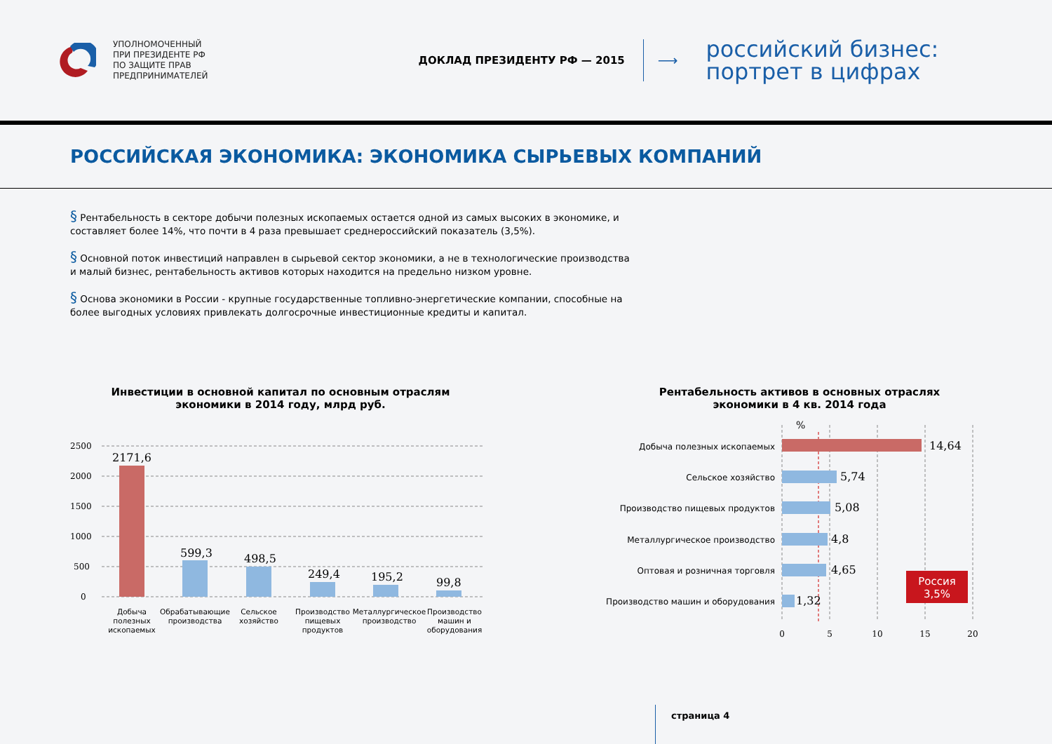УПОЛНОМОЧЕННЫЙ
ПРИ ПРЕЗИДЕНТЕ РФ
ПО ЗАЩИТЕ ПРАВ
ПРЕДПРИНИМАТЕЛЕЙ
ДОКЛАД ПРЕЗИДЕНТУ РФ — 2015
⟶
российский бизнес:
портрет в цифрах
РОССИЙСКАЯ ЭКОНОМИКА: ЭКОНОМИКА СЫРЬЕВЫХ КОМПАНИЙ
§ Рентабельность в секторе добычи полезных ископаемых остается одной из самых высоких в экономике, и составляет более 14%, что почти в 4 раза превышает среднероссийский показатель (3,5%).
§ Основной поток инвестиций направлен в сырьевой сектор экономики, а не в технологические производства и малый бизнес, рентабельность активов которых находится на предельно низком уровне.
§ Основа экономики в России - крупные государственные топливно-энергетические компании, способные на более выгодных условиях привлекать долгосрочные инвестиционные кредиты и капитал.
Инвестиции в основной капитал по основным отраслям
экономики в 2014 году, млрд руб.
2500
2000
1500
1000
500
0
2171,6
599,3
498,5
249,4
195,2
99,8
Добыча
полезных
ископаемых
Обрабатывающие
производства
Сельское
хозяйство
Производство
пищевых
продуктов
Металлургическое
производство
Производство
машин и
оборудования
Рентабельность активов в основных отраслях
экономики в 4 кв. 2014 года
%
Добыча полезных ископаемых
Сельское хозяйство
Производство пищевых продуктов
Металлургическое производство
Оптовая и розничная торговля
Производство машин и оборудования
14,64
5,74
5,08
4,8
4,65
1,32
Россия
3,5%
0
5
10
15
20
страница 4